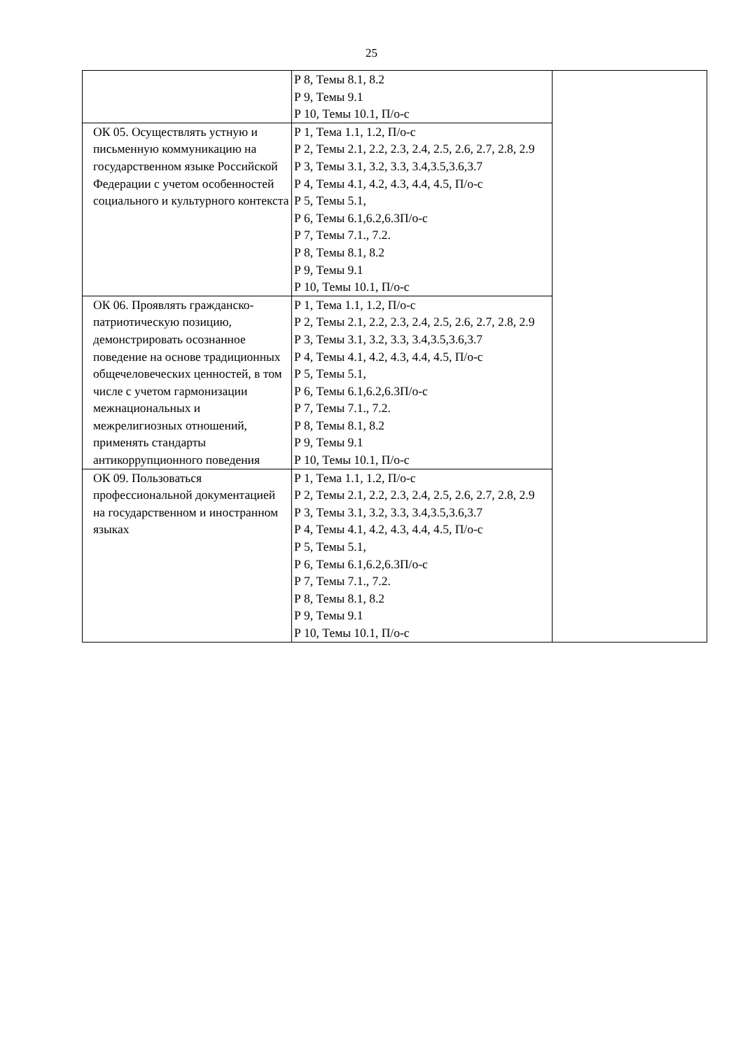25
| | Р 8, Темы 8.1, 8.2 Р 9, Темы 9.1 Р 10, Темы 10.1, П/о-с | |
| ОК 05. Осуществлять устную и письменную коммуникацию на государственном языке Российской Федерации с учетом особенностей социального и культурного контекста | Р 1, Тема 1.1, 1.2, П/о-с Р 2, Темы 2.1, 2.2, 2.3, 2.4, 2.5, 2.6, 2.7, 2.8, 2.9 Р 3, Темы 3.1, 3.2, 3.3, 3.4,3.5,3.6,3.7 Р 4, Темы 4.1, 4.2, 4.3, 4.4, 4.5, П/о-с Р 5, Темы 5.1, Р 6, Темы 6.1,6.2,6.3П/о-с Р 7, Темы 7.1., 7.2. Р 8, Темы 8.1, 8.2 Р 9, Темы 9.1 Р 10, Темы 10.1, П/о-с | |
| ОК 06. Проявлять гражданско-патриотическую позицию, демонстрировать осознанное поведение на основе традиционных общечеловеческих ценностей, в том числе с учетом гармонизации межнациональных и межрелигиозных отношений, применять стандарты антикоррупционного поведения | Р 1, Тема 1.1, 1.2, П/о-с Р 2, Темы 2.1, 2.2, 2.3, 2.4, 2.5, 2.6, 2.7, 2.8, 2.9 Р 3, Темы 3.1, 3.2, 3.3, 3.4,3.5,3.6,3.7 Р 4, Темы 4.1, 4.2, 4.3, 4.4, 4.5, П/о-с Р 5, Темы 5.1, Р 6, Темы 6.1,6.2,6.3П/о-с Р 7, Темы 7.1., 7.2. Р 8, Темы 8.1, 8.2 Р 9, Темы 9.1 Р 10, Темы 10.1, П/о-с | |
| ОК 09. Пользоваться профессиональной документацией на государственном и иностранном языках | Р 1, Тема 1.1, 1.2, П/о-с Р 2, Темы 2.1, 2.2, 2.3, 2.4, 2.5, 2.6, 2.7, 2.8, 2.9 Р 3, Темы 3.1, 3.2, 3.3, 3.4,3.5,3.6,3.7 Р 4, Темы 4.1, 4.2, 4.3, 4.4, 4.5, П/о-с Р 5, Темы 5.1, Р 6, Темы 6.1,6.2,6.3П/о-с Р 7, Темы 7.1., 7.2. Р 8, Темы 8.1, 8.2 Р 9, Темы 9.1 Р 10, Темы 10.1, П/о-с | |